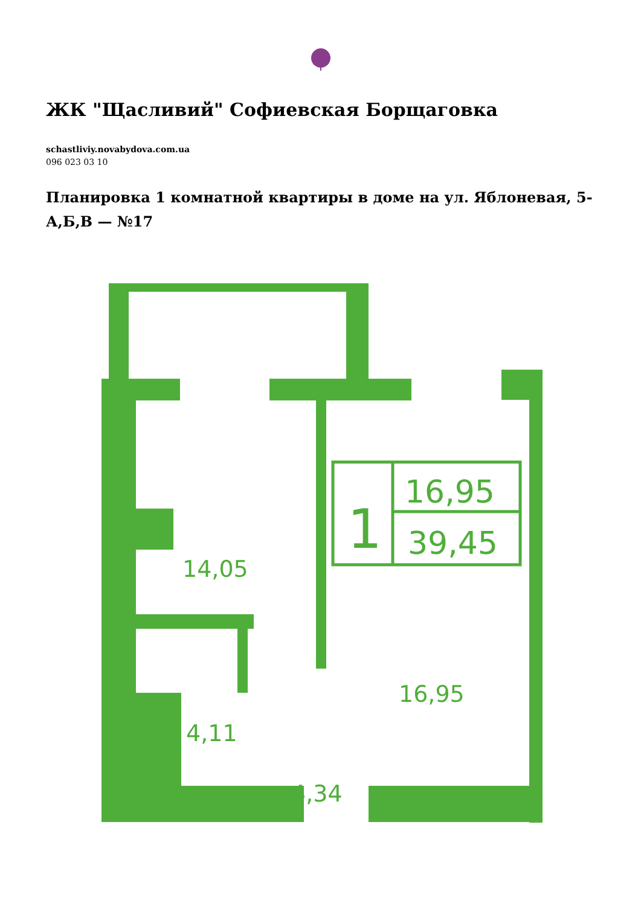ЖК "Щасливий" Софиевская Борщаговка
schastliviy.novabydova.com.ua
096 023 03 10
Планировка 1 комнатной квартиры в доме на ул. Яблоневая, 5-А,Б,В — №17
14,05
16,95
4,11
4,34
1
16,95
39,45